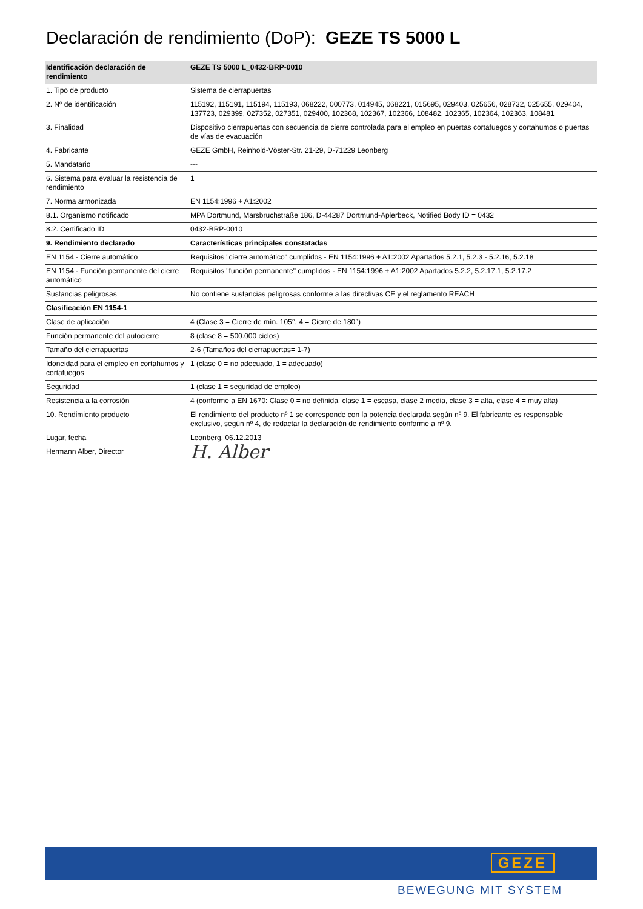Declaración de rendimiento (DoP): GEZE TS 5000 L
| Identificación declaración de rendimiento | GEZE TS 5000 L_0432-BRP-0010 |
| --- | --- |
| 1. Tipo de producto | Sistema de cierrapuertas |
| 2. Nº de identificación | 115192, 115191, 115194, 115193, 068222, 000773, 014945, 068221, 015695, 029403, 025656, 028732, 025655, 029404, 137723, 029399, 027352, 027351, 029400, 102368, 102367, 102366, 108482, 102365, 102364, 102363, 108481 |
| 3. Finalidad | Dispositivo cierrapuertas con secuencia de cierre controlada para el empleo en puertas cortafuegos y cortahumos o puertas de vías de evacuación |
| 4. Fabricante | GEZE GmbH, Reinhold-Vöster-Str. 21-29, D-71229 Leonberg |
| 5. Mandatario | --- |
| 6. Sistema para evaluar la resistencia de rendimiento | 1 |
| 7. Norma armonizada | EN 1154:1996 + A1:2002 |
| 8.1. Organismo notificado | MPA Dortmund, Marsbruchstraße 186, D-44287 Dortmund-Aplerbeck, Notified Body ID = 0432 |
| 8.2. Certificado ID | 0432-BRP-0010 |
| 9. Rendimiento declarado | Características principales constatadas |
| EN 1154 - Cierre automático | Requisitos "cierre automático" cumplidos - EN 1154:1996 + A1:2002 Apartados 5.2.1, 5.2.3 - 5.2.16, 5.2.18 |
| EN 1154 - Función permanente del cierre automático | Requisitos "función permanente" cumplidos - EN 1154:1996 + A1:2002 Apartados 5.2.2, 5.2.17.1, 5.2.17.2 |
| Sustancias peligrosas | No contiene sustancias peligrosas conforme a las directivas CE y el reglamento REACH |
| Clasificación EN 1154-1 | |
| Clase de aplicación | 4 (Clase 3 = Cierre de mín. 105°, 4 = Cierre de 180°) |
| Función permanente del autocierre | 8 (clase 8 = 500.000 ciclos) |
| Tamaño del cierrapuertas | 2-6 (Tamaños del cierrapuertas= 1-7) |
| Idoneidad para el empleo en cortahumos y cortafuegos | 1 (clase 0 = no adecuado, 1 = adecuado) |
| Seguridad | 1 (clase 1 = seguridad de empleo) |
| Resistencia a la corrosión | 4 (conforme a EN 1670: Clase 0 = no definida, clase 1 = escasa, clase 2 media, clase 3 = alta, clase 4 = muy alta) |
| 10. Rendimiento producto | El rendimiento del producto nº 1 se corresponde con la potencia declarada según nº 9. El fabricante es responsable exclusivo, según nº 4, de redactar la declaración de rendimiento conforme a nº 9. |
| Lugar, fecha | Leonberg, 06.12.2013 |
| Hermann Alber, Director | H. Alber |
GEZE
BEWEGUNG MIT SYSTEM